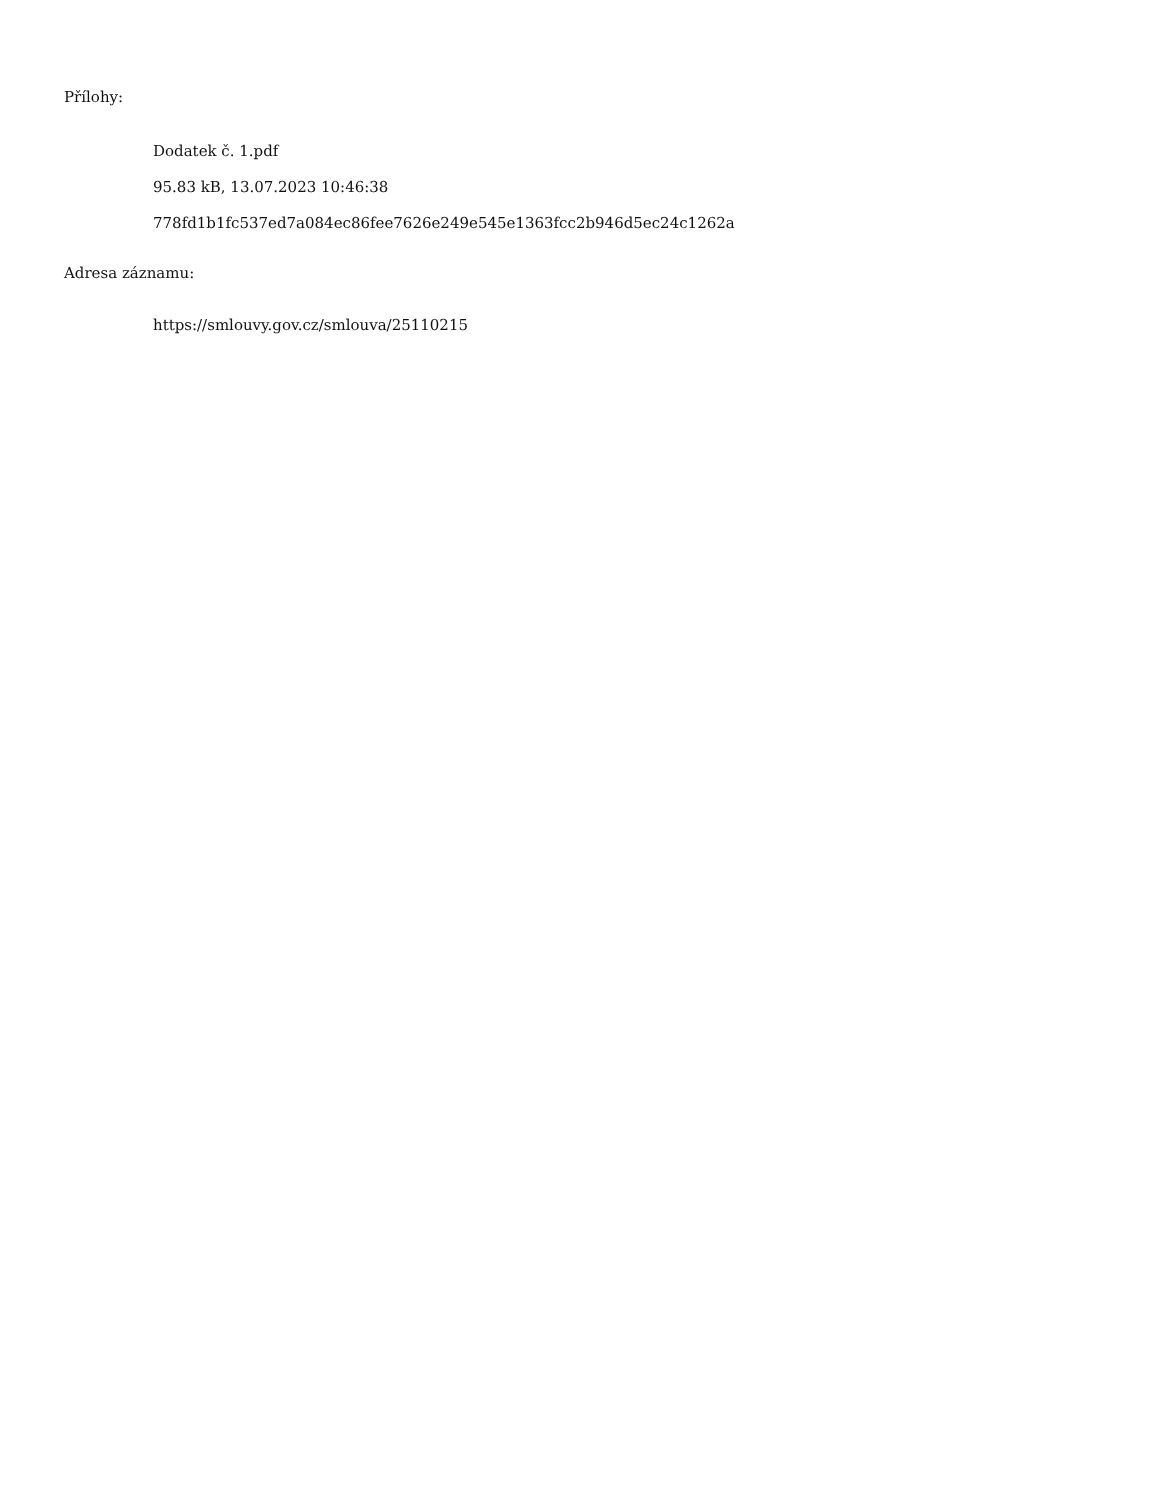Přílohy:
Dodatek č. 1.pdf
95.83 kB, 13.07.2023 10:46:38
778fd1b1fc537ed7a084ec86fee7626e249e545e1363fcc2b946d5ec24c1262a
Adresa záznamu:
https://smlouvy.gov.cz/smlouva/25110215